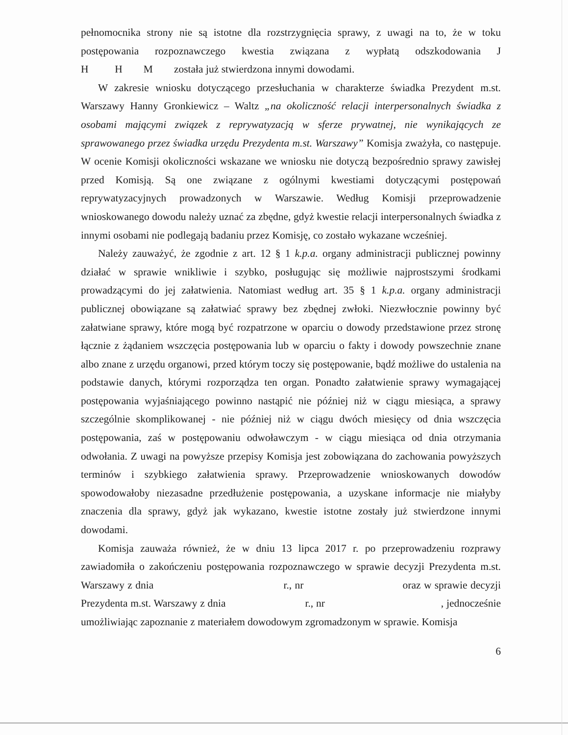pełnomocnika strony nie są istotne dla rozstrzygnięcia sprawy, z uwagi na to, że w toku postępowania rozpoznawczego kwestia związana z wypłatą odszkodowania J H H M została już stwierdzona innymi dowodami.
W zakresie wniosku dotyczącego przesłuchania w charakterze świadka Prezydent m.st. Warszawy Hanny Gronkiewicz – Waltz „na okoliczność relacji interpersonalnych świadka z osobami mającymi związek z reprywatyzacją w sferze prywatnej, nie wynikających ze sprawowanego przez świadka urzędu Prezydenta m.st. Warszawy” Komisja zważyła, co następuje. W ocenie Komisji okoliczności wskazane we wniosku nie dotyczą bezpośrednio sprawy zawisłej przed Komisją. Są one związane z ogólnymi kwestiami dotyczącymi postępowań reprywatyzacyjnych prowadzonych w Warszawie. Według Komisji przeprowadzenie wnioskowanego dowodu należy uznać za zbędne, gdyż kwestie relacji interpersonalnych świadka z innymi osobami nie podlegają badaniu przez Komisję, co zostało wykazane wcześniej.
Należy zauważyć, że zgodnie z art. 12 § 1 k.p.a. organy administracji publicznej powinny działać w sprawie wnikliwie i szybko, posługując się możliwie najprostszymi środkami prowadzącymi do jej załatwienia. Natomiast według art. 35 § 1 k.p.a. organy administracji publicznej obowiązane są załatwiać sprawy bez zbędnej zwłoki. Niezwłocznie powinny być załatwiane sprawy, które mogą być rozpatrzone w oparciu o dowody przedstawione przez stronę łącznie z żądaniem wszczęcia postępowania lub w oparciu o fakty i dowody powszechnie znane albo znane z urzędu organowi, przed którym toczy się postępowanie, bądź możliwe do ustalenia na podstawie danych, którymi rozporządza ten organ. Ponadto załatwienie sprawy wymagającej postępowania wyjaśniającego powinno nastąpić nie później niż w ciągu miesiąca, a sprawy szczególnie skomplikowanej - nie później niż w ciągu dwóch miesięcy od dnia wszczęcia postępowania, zaś w postępowaniu odwoławczym - w ciągu miesiąca od dnia otrzymania odwołania. Z uwagi na powyższe przepisy Komisja jest zobowiązana do zachowania powyższych terminów i szybkiego załatwienia sprawy. Przeprowadzenie wnioskowanych dowodów spowodowałoby niezasadne przedłużenie postępowania, a uzyskane informacje nie miałyby znaczenia dla sprawy, gdyż jak wykazano, kwestie istotne zostały już stwierdzone innymi dowodami.
Komisja zauważa również, że w dniu 13 lipca 2017 r. po przeprowadzeniu rozprawy zawiadomiła o zakończeniu postępowania rozpoznawczego w sprawie decyzji Prezydenta m.st. Warszawy z dnia r., nr oraz w sprawie decyzji Prezydenta m.st. Warszawy z dnia r., nr , jednocześnie umożliwiając zapoznanie z materiałem dowodowym zgromadzonym w sprawie. Komisja
6